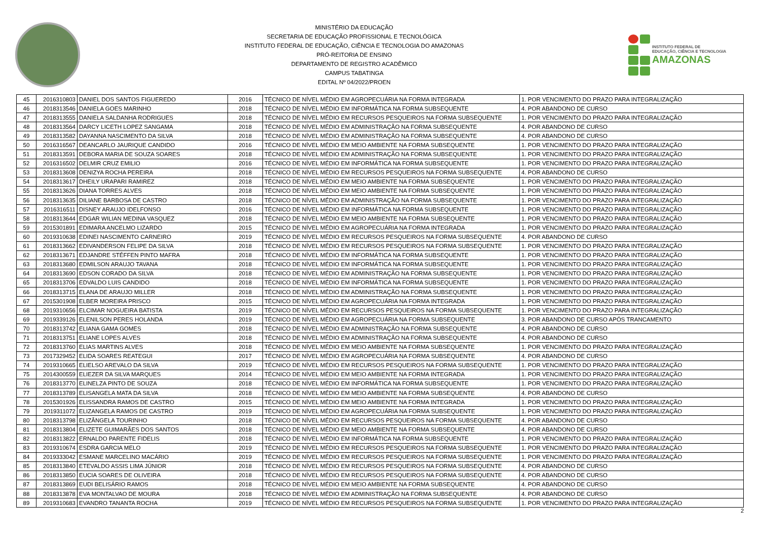MINISTÉRIO DA EDUCAÇÃO
SECRETARIA DE EDUCAÇÃO PROFISSIONAL E TECNOLÓGICA
INSTITUTO FEDERAL DE EDUCAÇÃO, CIÊNCIA E TECNOLOGIA DO AMAZONAS
PRÓ-REITORIA DE ENSINO
DEPARTAMENTO DE REGISTRO ACADÊMICO
CAMPUS TABATINGA
EDITAL Nº 04/2022/PROEN
INSTITUTO FEDERAL DE
EDUCAÇÃO, CIÊNCIA E TECNOLOGIA
AMAZONAS
| 45 | 2016310803 | DANIEL DOS SANTOS FIGUEREDO | 2016 | TÉCNICO DE NÍVEL MÉDIO EM AGROPECUÁRIA NA FORMA INTEGRADA | 1. POR VENCIMENTO DO PRAZO PARA INTEGRALIZAÇÃO |
| 46 | 2018313546 | DANIELA GOES MARINHO | 2018 | TÉCNICO DE NÍVEL MÉDIO EM INFORMÁTICA NA FORMA SUBSEQUENTE | 4. POR ABANDONO DE CURSO |
| 47 | 2018313555 | DANIELA SALDANHA RODRIGUES | 2018 | TÉCNICO DE NÍVEL MÉDIO EM RECURSOS PESQUEIROS NA FORMA SUBSEQUENTE | 1. POR VENCIMENTO DO PRAZO PARA INTEGRALIZAÇÃO |
| 48 | 2018313564 | DARCY LICETH LOPEZ SANGAMA | 2018 | TÉCNICO DE NÍVEL MÉDIO EM ADMINISTRAÇÃO NA FORMA SUBSEQUENTE | 4. POR ABANDONO DE CURSO |
| 49 | 2018313582 | DAYANNA NASCIMENTO DA SILVA | 2018 | TÉCNICO DE NÍVEL MÉDIO EM ADMINISTRAÇÃO NA FORMA SUBSEQUENTE | 4. POR ABANDONO DE CURSO |
| 50 | 2016316567 | DEANCARLO JAURIQUE CANDIDO | 2016 | TÉCNICO DE NÍVEL MÉDIO EM MEIO AMBIENTE NA FORMA SUBSEQUENTE | 1. POR VENCIMENTO DO PRAZO PARA INTEGRALIZAÇÃO |
| 51 | 2018313591 | DEBORA MARIA DE SOUZA SOARES | 2018 | TÉCNICO DE NÍVEL MÉDIO EM ADMINISTRAÇÃO NA FORMA SUBSEQUENTE | 1. POR VENCIMENTO DO PRAZO PARA INTEGRALIZAÇÃO |
| 52 | 2016316502 | DELMIR CRUZ EMILIO | 2016 | TÉCNICO DE NÍVEL MÉDIO EM INFORMÁTICA NA FORMA SUBSEQUENTE | 1. POR VENCIMENTO DO PRAZO PARA INTEGRALIZAÇÃO |
| 53 | 2018313608 | DENIZYA ROCHA PEREIRA | 2018 | TÉCNICO DE NÍVEL MÉDIO EM RECURSOS PESQUEIROS NA FORMA SUBSEQUENTE | 4. POR ABANDONO DE CURSO |
| 54 | 2018313617 | DHEILY URAPARI RAMIREZ | 2018 | TÉCNICO DE NÍVEL MÉDIO EM MEIO AMBIENTE NA FORMA SUBSEQUENTE | 1. POR VENCIMENTO DO PRAZO PARA INTEGRALIZAÇÃO |
| 55 | 2018313626 | DIANA TORRES ALVES | 2018 | TÉCNICO DE NÍVEL MÉDIO EM MEIO AMBIENTE NA FORMA SUBSEQUENTE | 1. POR VENCIMENTO DO PRAZO PARA INTEGRALIZAÇÃO |
| 56 | 2018313635 | DILIANE BARBOSA DE CASTRO | 2018 | TÉCNICO DE NÍVEL MÉDIO EM ADMINISTRAÇÃO NA FORMA SUBSEQUENTE | 1. POR VENCIMENTO DO PRAZO PARA INTEGRALIZAÇÃO |
| 57 | 2016316511 | DISNEY ARAUJO IDELFONSO | 2016 | TÉCNICO DE NÍVEL MÉDIO EM INFORMÁTICA NA FORMA SUBSEQUENTE | 1. POR VENCIMENTO DO PRAZO PARA INTEGRALIZAÇÃO |
| 58 | 2018313644 | EDGAR WILIAN MEDINA VASQUEZ | 2018 | TÉCNICO DE NÍVEL MÉDIO EM MEIO AMBIENTE NA FORMA SUBSEQUENTE | 1. POR VENCIMENTO DO PRAZO PARA INTEGRALIZAÇÃO |
| 59 | 2015301891 | EDIMARA ANCELMO LIZARDO | 2015 | TÉCNICO DE NÍVEL MÉDIO EM AGROPECUÁRIA NA FORMA INTEGRADA | 1. POR VENCIMENTO DO PRAZO PARA INTEGRALIZAÇÃO |
| 60 | 2019310638 | EDINEI NASCIMENTO CARNEIRO | 2019 | TÉCNICO DE NÍVEL MÉDIO EM RECURSOS PESQUEIROS NA FORMA SUBSEQUENTE | 4. POR ABANDONO DE CURSO |
| 61 | 2018313662 | EDIVANDERSON FELIPE DA SILVA | 2018 | TÉCNICO DE NÍVEL MÉDIO EM RECURSOS PESQUEIROS NA FORMA SUBSEQUENTE | 1. POR VENCIMENTO DO PRAZO PARA INTEGRALIZAÇÃO |
| 62 | 2018313671 | EDJANDRE STÉFFEN PINTO MAFRA | 2018 | TÉCNICO DE NÍVEL MÉDIO EM INFORMÁTICA NA FORMA SUBSEQUENTE | 1. POR VENCIMENTO DO PRAZO PARA INTEGRALIZAÇÃO |
| 63 | 2018313680 | EDMILSON ARAUJO TAVANA | 2018 | TÉCNICO DE NÍVEL MÉDIO EM INFORMÁTICA NA FORMA SUBSEQUENTE | 1. POR VENCIMENTO DO PRAZO PARA INTEGRALIZAÇÃO |
| 64 | 2018313690 | EDSON CORADO DA SILVA | 2018 | TÉCNICO DE NÍVEL MÉDIO EM ADMINISTRAÇÃO NA FORMA SUBSEQUENTE | 1. POR VENCIMENTO DO PRAZO PARA INTEGRALIZAÇÃO |
| 65 | 2018313706 | EDVALDO LUIS CANDIDO | 2018 | TÉCNICO DE NÍVEL MÉDIO EM INFORMÁTICA NA FORMA SUBSEQUENTE | 1. POR VENCIMENTO DO PRAZO PARA INTEGRALIZAÇÃO |
| 66 | 2018313715 | ELANA DE ARAUJO MILLER | 2018 | TÉCNICO DE NÍVEL MÉDIO EM ADMINISTRAÇÃO NA FORMA SUBSEQUENTE | 1. POR VENCIMENTO DO PRAZO PARA INTEGRALIZAÇÃO |
| 67 | 2015301908 | ELBER MOREIRA PRISCO | 2015 | TÉCNICO DE NÍVEL MÉDIO EM AGROPECUÁRIA NA FORMA INTEGRADA | 1. POR VENCIMENTO DO PRAZO PARA INTEGRALIZAÇÃO |
| 68 | 2019310656 | ELCIMAR NOGUEIRA BATISTA | 2019 | TÉCNICO DE NÍVEL MÉDIO EM RECURSOS PESQUEIROS NA FORMA SUBSEQUENTE | 1. POR VENCIMENTO DO PRAZO PARA INTEGRALIZAÇÃO |
| 69 | 2019339126 | ELENILSON PERES HOLANDA | 2019 | TÉCNICO DE NÍVEL MÉDIO EM AGROPECUÁRIA NA FORMA SUBSEQUENTE | 3. POR ABANDONO DE CURSO APÓS TRANCAMENTO |
| 70 | 2018313742 | ELIANA GAMA GOMES | 2018 | TÉCNICO DE NÍVEL MÉDIO EM ADMINISTRAÇÃO NA FORMA SUBSEQUENTE | 4. POR ABANDONO DE CURSO |
| 71 | 2018313751 | ELIANE LOPES ALVES | 2018 | TÉCNICO DE NÍVEL MÉDIO EM ADMINISTRAÇÃO NA FORMA SUBSEQUENTE | 4. POR ABANDONO DE CURSO |
| 72 | 2018313760 | ELIAS MARTINS ALVES | 2018 | TÉCNICO DE NÍVEL MÉDIO EM MEIO AMBIENTE NA FORMA SUBSEQUENTE | 1. POR VENCIMENTO DO PRAZO PARA INTEGRALIZAÇÃO |
| 73 | 2017329452 | ELIDA SOARES REATEGUI | 2017 | TÉCNICO DE NÍVEL MÉDIO EM AGROPECUÁRIA NA FORMA SUBSEQUENTE | 4. POR ABANDONO DE CURSO |
| 74 | 2019310665 | ELIELSO AREVALO DA SILVA | 2019 | TÉCNICO DE NÍVEL MÉDIO EM RECURSOS PESQUEIROS NA FORMA SUBSEQUENTE | 1. POR VENCIMENTO DO PRAZO PARA INTEGRALIZAÇÃO |
| 75 | 2014300559 | ELIEZER DA SILVA MARQUES | 2014 | TÉCNICO DE NÍVEL MÉDIO EM MEIO AMBIENTE NA FORMA INTEGRADA | 1. POR VENCIMENTO DO PRAZO PARA INTEGRALIZAÇÃO |
| 76 | 2018313770 | ELINELZA PINTO DE SOUZA | 2018 | TÉCNICO DE NÍVEL MÉDIO EM INFORMÁTICA NA FORMA SUBSEQUENTE | 1. POR VENCIMENTO DO PRAZO PARA INTEGRALIZAÇÃO |
| 77 | 2018313789 | ELISANGELA MATA DA SILVA | 2018 | TÉCNICO DE NÍVEL MÉDIO EM MEIO AMBIENTE NA FORMA SUBSEQUENTE | 4. POR ABANDONO DE CURSO |
| 78 | 2015301926 | ELISSANDRA RAMOS DE CASTRO | 2015 | TÉCNICO DE NÍVEL MÉDIO EM MEIO AMBIENTE NA FORMA INTEGRADA | 1. POR VENCIMENTO DO PRAZO PARA INTEGRALIZAÇÃO |
| 79 | 2019311072 | ELIZANGELA RAMOS DE CASTRO | 2019 | TÉCNICO DE NÍVEL MÉDIO EM AGROPECUÁRIA NA FORMA SUBSEQUENTE | 1. POR VENCIMENTO DO PRAZO PARA INTEGRALIZAÇÃO |
| 80 | 2018313798 | ELIZÂNGELA TOURINHO | 2018 | TÉCNICO DE NÍVEL MÉDIO EM RECURSOS PESQUEIROS NA FORMA SUBSEQUENTE | 4. POR ABANDONO DE CURSO |
| 81 | 2018313804 | ELIZETE GUIMARÃES DOS SANTOS | 2018 | TÉCNICO DE NÍVEL MÉDIO EM MEIO AMBIENTE NA FORMA SUBSEQUENTE | 4. POR ABANDONO DE CURSO |
| 82 | 2018313822 | ERNALDO PARENTE FIDELIS | 2018 | TÉCNICO DE NÍVEL MÉDIO EM INFORMÁTICA NA FORMA SUBSEQUENTE | 1. POR VENCIMENTO DO PRAZO PARA INTEGRALIZAÇÃO |
| 83 | 2019310674 | ESDRA GARCIA MELO | 2019 | TÉCNICO DE NÍVEL MÉDIO EM RECURSOS PESQUEIROS NA FORMA SUBSEQUENTE | 1. POR VENCIMENTO DO PRAZO PARA INTEGRALIZAÇÃO |
| 84 | 2019333042 | ESMANE MARCELINO MACÁRIO | 2019 | TÉCNICO DE NÍVEL MÉDIO EM RECURSOS PESQUEIROS NA FORMA SUBSEQUENTE | 1. POR VENCIMENTO DO PRAZO PARA INTEGRALIZAÇÃO |
| 85 | 2018313840 | ETEVALDO ASSIS LIMA JÚNIOR | 2018 | TÉCNICO DE NÍVEL MÉDIO EM RECURSOS PESQUEIROS NA FORMA SUBSEQUENTE | 4. POR ABANDONO DE CURSO |
| 86 | 2018313850 | EUCIA SOARES DE OLIVEIRA | 2018 | TÉCNICO DE NÍVEL MÉDIO EM RECURSOS PESQUEIROS NA FORMA SUBSEQUENTE | 4. POR ABANDONO DE CURSO |
| 87 | 2018313869 | EUDI BELISÁRIO RAMOS | 2018 | TÉCNICO DE NÍVEL MÉDIO EM MEIO AMBIENTE NA FORMA SUBSEQUENTE | 4. POR ABANDONO DE CURSO |
| 88 | 2018313878 | EVA MONTALVAO DE MOURA | 2018 | TÉCNICO DE NÍVEL MÉDIO EM ADMINISTRAÇÃO NA FORMA SUBSEQUENTE | 4. POR ABANDONO DE CURSO |
| 89 | 2019310683 | EVANDRO TANANTA ROCHA | 2019 | TÉCNICO DE NÍVEL MÉDIO EM RECURSOS PESQUEIROS NA FORMA SUBSEQUENTE | 1. POR VENCIMENTO DO PRAZO PARA INTEGRALIZAÇÃO |
2